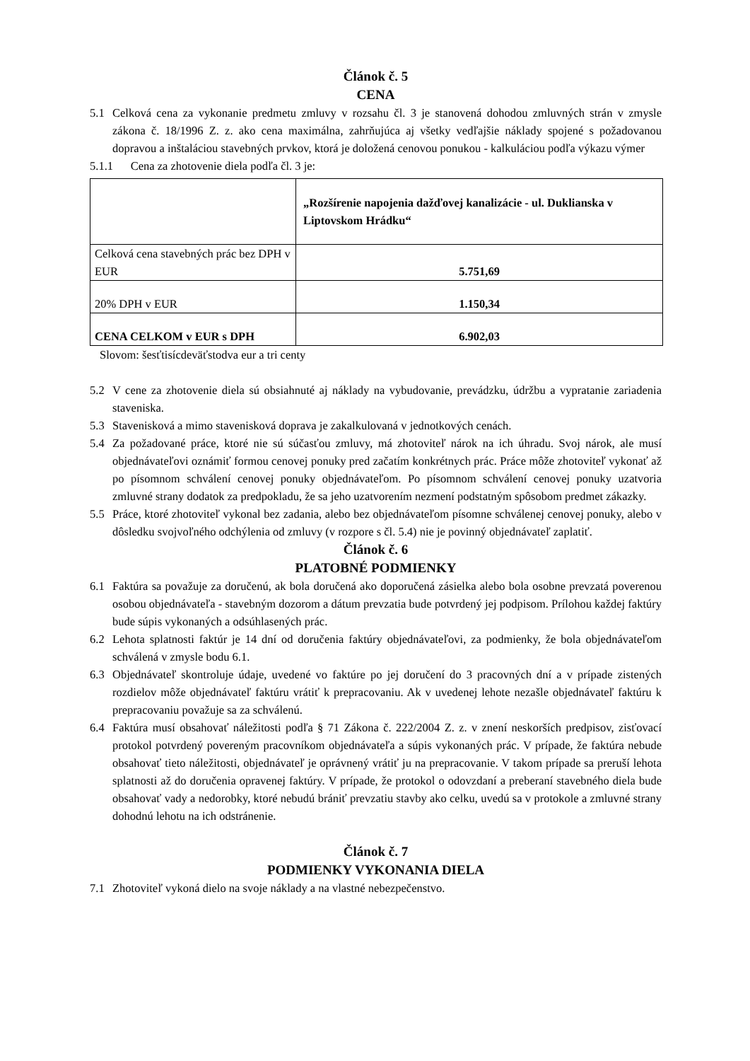Článok č. 5
CENA
5.1 Celková cena za vykonanie predmetu zmluvy v rozsahu čl. 3 je stanovená dohodou zmluvných strán v zmysle zákona č. 18/1996 Z. z. ako cena maximálna, zahrňujúca aj všetky vedľajšie náklady spojené s požadovanou dopravou a inštaláciou stavebných prvkov, ktorá je doložená cenovou ponukou - kalkuláciou podľa výkazu výmer
5.1.1 Cena za zhotovenie diela podľa čl. 3 je:
| | „Rozšírenie napojenia dažďovej kanalizácie - ul. Duklianska v Liptovskom Hrádku“ |
| Celková cena stavebných prác bez DPH v EUR | 5.751,69 |
| 20% DPH v EUR | 1.150,34 |
| CENA CELKOM v EUR s DPH | 6.902,03 |
Slovom: šesťtisícdeväťstodva eur a tri centy
5.2 V cene za zhotovenie diela sú obsiahnuté aj náklady na vybudovanie, prevádzku, údržbu a vypratanie zariadenia staveniska.
5.3 Stavenisková a mimo stavenisková doprava je zakalkulovaná v jednotkových cenách.
5.4 Za požadované práce, ktoré nie sú súčasťou zmluvy, má zhotoviteľ nárok na ich úhradu. Svoj nárok, ale musí objednávateľovi oznámiť formou cenovej ponuky pred začatím konkrétnych prác. Práce môže zhotoviteľ vykonať až po písomnom schválení cenovej ponuky objednávateľom. Po písomnom schválení cenovej ponuky uzatvoria zmluvné strany dodatok za predpokladu, že sa jeho uzatvorením nezmení podstatným spôsobom predmet zákazky.
5.5 Práce, ktoré zhotoviteľ vykonal bez zadania, alebo bez objednávateľom písomne schválenej cenovej ponuky, alebo v dôsledku svojvoľného odchýlenia od zmluvy (v rozpore s čl. 5.4) nie je povinný objednávateľ zaplatiť.
Článok č. 6
PLATOBNÉ PODMIENKY
6.1 Faktúra sa považuje za doručenú, ak bola doručená ako doporučená zásielka alebo bola osobne prevzatá poverenou osobou objednávateľa - stavebným dozorom a dátum prevzatia bude potvrdený jej podpisom. Prílohou každej faktúry bude súpis vykonaných a odsúhlasených prác.
6.2 Lehota splatnosti faktúr je 14 dní od doručenia faktúry objednávateľovi, za podmienky, že bola objednávateľom schválená v zmysle bodu 6.1.
6.3 Objednávateľ skontroluje údaje, uvedené vo faktúre po jej doručení do 3 pracovných dní a v prípade zistených rozdielov môže objednávateľ faktúru vrátiť k prepracovaniu. Ak v uvedenej lehote nezašle objednávateľ faktúru k prepracovaniu považuje sa za schválenú.
6.4 Faktúra musí obsahovať náležitosti podľa § 71 Zákona č. 222/2004 Z. z. v znení neskorších predpisov, zisťovací protokol potvrdený povereným pracovníkom objednávateľa a súpis vykonaných prác. V prípade, že faktúra nebude obsahovať tieto náležitosti, objednávateľ je oprávnený vrátiť ju na prepracovanie. V takom prípade sa preruší lehota splatnosti až do doručenia opravenej faktúry. V prípade, že protokol o odovzdaní a preberaní stavebného diela bude obsahovať vady a nedorobky, ktoré nebudú brániť prevzatiu stavby ako celku, uvedú sa v protokole a zmluvné strany dohodnú lehotu na ich odstránenie.
Článok č. 7
PODMIENKY VYKONANIA DIELA
7.1 Zhotoviteľ vykoná dielo na svoje náklady a na vlastné nebezpečenstvo.